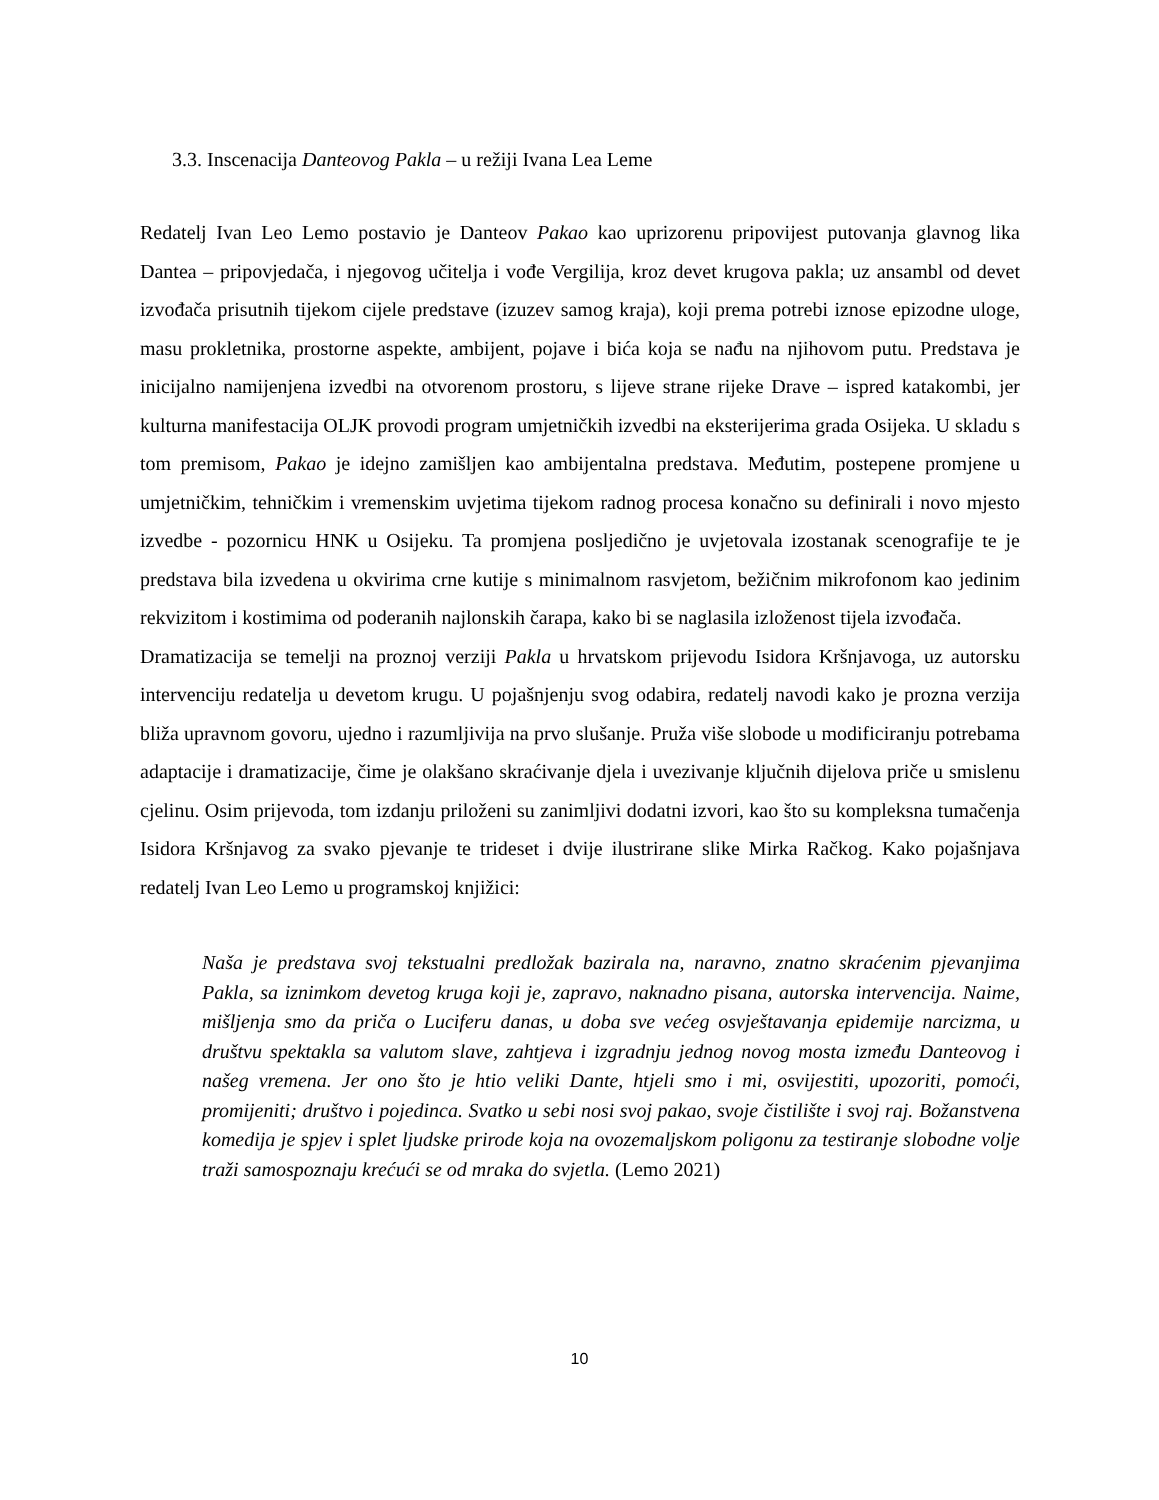3.3. Inscenacija Danteovog Pakla – u režiji Ivana Lea Leme
Redatelj Ivan Leo Lemo postavio je Danteov Pakao kao uprizorenu pripovijest putovanja glavnog lika Dantea – pripovjedača, i njegovog učitelja i vođe Vergilija, kroz devet krugova pakla; uz ansambl od devet izvođača prisutnih tijekom cijele predstave (izuzev samog kraja), koji prema potrebi iznose epizodne uloge, masu prokletnika, prostorne aspekte, ambijent, pojave i bića koja se nađu na njihovom putu. Predstava je inicijalno namijenjena izvedbi na otvorenom prostoru, s lijeve strane rijeke Drave – ispred katakombi, jer kulturna manifestacija OLJK provodi program umjetničkih izvedbi na eksterijerima grada Osijeka. U skladu s tom premisom, Pakao je idejno zamišljen kao ambijentalna predstava. Međutim, postepene promjene u umjetničkim, tehničkim i vremenskim uvjetima tijekom radnog procesa konačno su definirali i novo mjesto izvedbe - pozornicu HNK u Osijeku. Ta promjena posljedično je uvjetovala izostanak scenografije te je predstava bila izvedena u okvirima crne kutije s minimalnom rasvjetom, bežičnim mikrofonom kao jedinim rekvizitom i kostimima od poderanih najlonskih čarapa, kako bi se naglasila izloženost tijela izvođača.
Dramatizacija se temelji na proznoj verziji Pakla u hrvatskom prijevodu Isidora Kršnjavoga, uz autorsku intervenciju redatelja u devetom krugu. U pojašnjenju svog odabira, redatelj navodi kako je prozna verzija bliža upravnom govoru, ujedno i razumljivija na prvo slušanje. Pruža više slobode u modificiranju potrebama adaptacije i dramatizacije, čime je olakšano skraćivanje djela i uvezivanje ključnih dijelova priče u smislenu cjelinu. Osim prijevoda, tom izdanju priloženi su zanimljivi dodatni izvori, kao što su kompleksna tumačenja Isidora Kršnjavog za svako pjevanje te trideset i dvije ilustrirane slike Mirka Račkog. Kako pojašnjava redatelj Ivan Leo Lemo u programskoj knjižici:
Naša je predstava svoj tekstualni predložak bazirala na, naravno, znatno skraćenim pjevanjima Pakla, sa iznimkom devetog kruga koji je, zapravo, naknadno pisana, autorska intervencija. Naime, mišljenja smo da priča o Luciferu danas, u doba sve većeg osvještavanja epidemije narcizma, u društvu spektakla sa valutom slave, zahtjeva i izgradnju jednog novog mosta između Danteovog i našeg vremena. Jer ono što je htio veliki Dante, htjeli smo i mi, osvijestiti, upozoriti, pomoći, promijeniti; društvo i pojedinca. Svatko u sebi nosi svoj pakao, svoje čistilište i svoj raj. Božanstvena komedija je spjev i splet ljudske prirode koja na ovozemaljskom poligonu za testiranje slobodne volje traži samospoznaju krećući se od mraka do svjetla. (Lemo 2021)
10